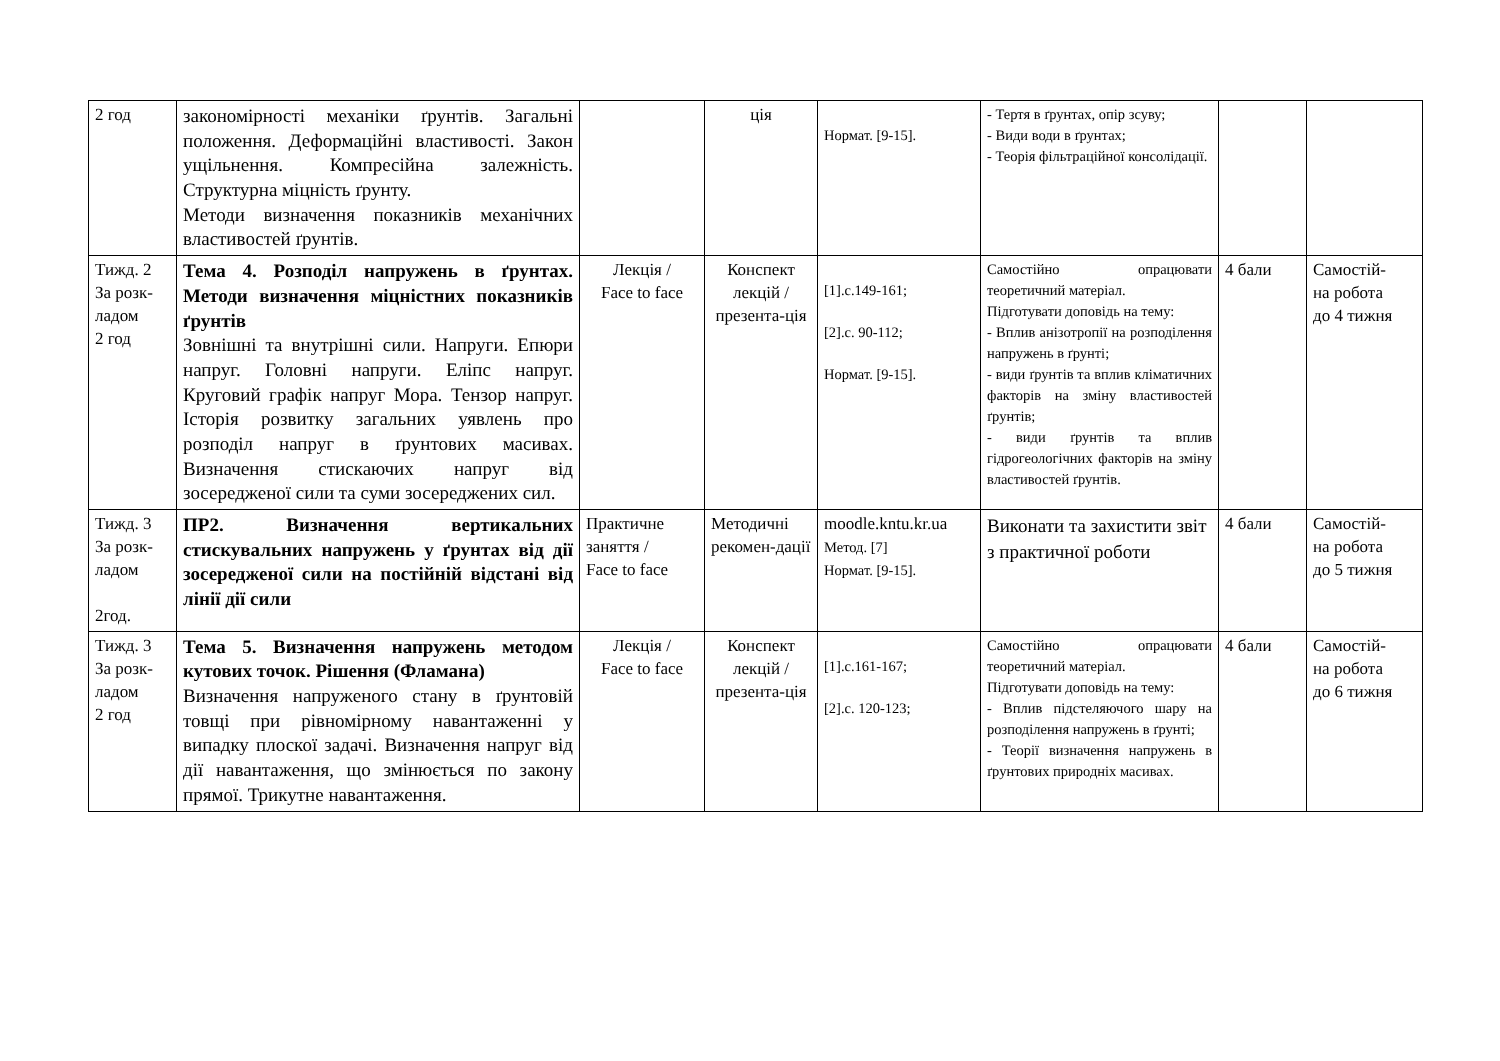| 2 год | закономірності механіки ґрунтів. Загальні положення. Деформаційні властивості. Закон ущільнення. Компресійна залежність. Структурна міцність ґрунту. Методи визначення показників механічних властивостей ґрунтів. | | ція | Нормат. [9-15]. | - Тертя в ґрунтах, опір зсуву; - Види води в ґрунтах; - Теорія фільтраційної консолідації. | | |
| Тижд. 2 За розк- ладом 2 год | Тема 4. Розподіл напружень в ґрунтах. Методи визначення міцністних показників ґрунтів Зовнішні та внутрішні сили. Напруги. Епюри напруг. Головні напруги. Еліпс напруг. Круговий графік напруг Мора. Тензор напруг. Історія розвитку загальних уявлень про розподіл напруг в ґрунтових масивах. Визначення стискаючих напруг від зосередженої сили та суми зосереджених сил. | Лекція / Face to face | Конспект лекцій / презента-ція | [1].c.149-161; [2].c. 90-112; Нормат. [9-15]. | Самостійно опрацювати теоретичний матеріал. Підготувати доповідь на тему: - Вплив анізотропії на розподілення напружень в ґрунті; - види ґрунтів та вплив кліматичних факторів на зміну властивостей ґрунтів; - види ґрунтів та вплив гідрогеологічних факторів на зміну властивостей ґрунтів. | 4 бали | Самостій- на робота до 4 тижня |
| Тижд. 3 За розк- ладом 2год. | ПР2. Визначення вертикальних стискувальних напружень у ґрунтах від дії зосередженої сили на постійній відстані від лінії дії сили | Практичне заняття / Face to face | Методичні рекомен-дації | moodle.kntu.kr.ua Метод. [7] Нормат. [9-15]. | Виконати та захистити звіт з практичної роботи | 4 бали | Самостій- на робота до 5 тижня |
| Тижд. 3 За розк- ладом 2 год | Тема 5. Визначення напружень методом кутових точок. Рішення (Фламана) Визначення напруженого стану в ґрунтовій товщі при рівномірному навантаженні у випадку плоскої задачі. Визначення напруг від дії навантаження, що змінюється по закону прямої. Трикутне навантаження. | Лекція / Face to face | Конспект лекцій / презента-ція | [1].c.161-167; [2].c. 120-123; | Самостійно опрацювати теоретичний матеріал. Підготувати доповідь на тему: - Вплив підстеляючого шару на розподілення напружень в ґрунті; - Теорії визначення напружень в ґрунтових природніх масивах. | 4 бали | Самостій- на робота до 6 тижня |